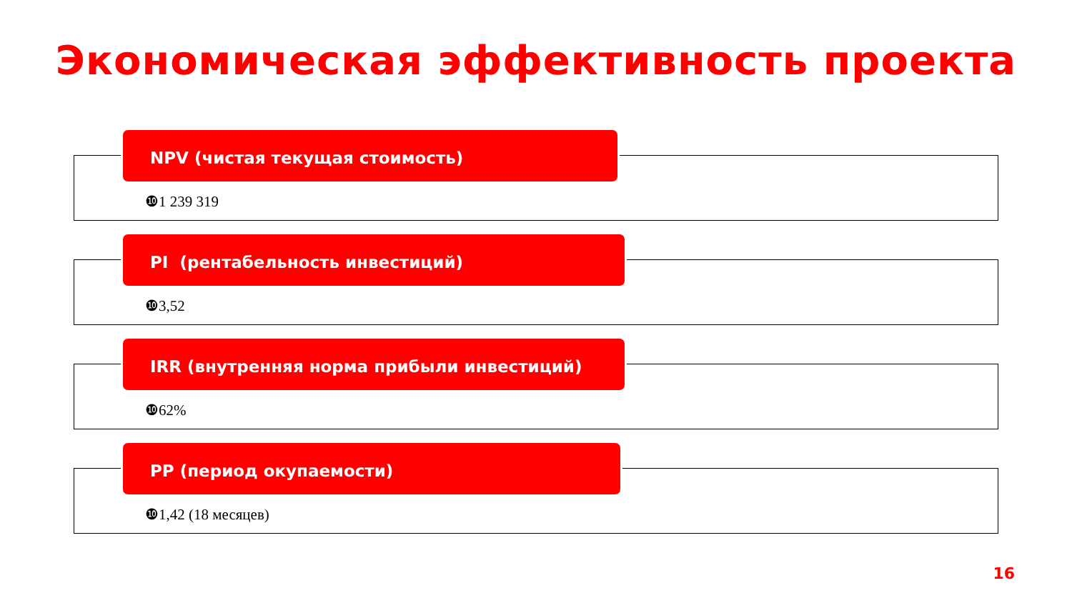Экономическая эффективность проекта
NPV (чистая текущая стоимость)
❿1 239 319
PI (рентабельность инвестиций)
❿3,52
IRR (внутренняя норма прибыли инвестиций)
❿62%
PP (период окупаемости)
❿1,42 (18 месяцев)
16